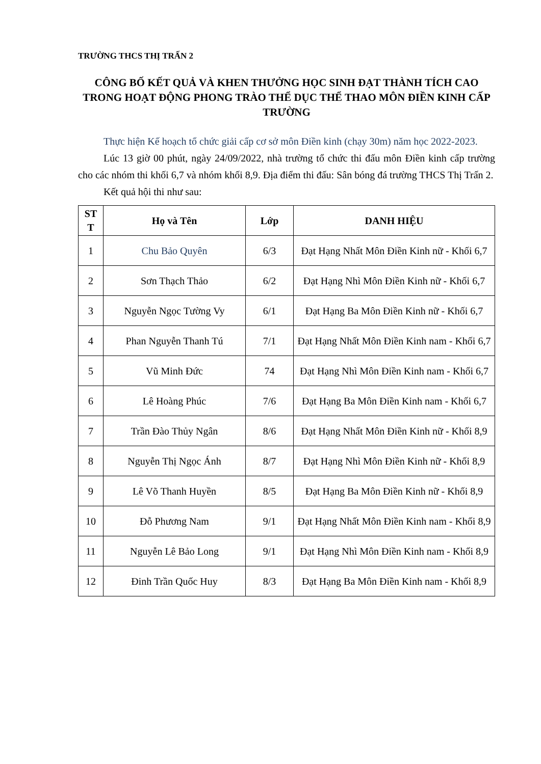TRƯỜNG THCS THỊ TRẤN 2
CÔNG BỐ KẾT QUẢ VÀ KHEN THƯỞNG HỌC SINH ĐẠT THÀNH TÍCH CAO TRONG HOẠT ĐỘNG PHONG TRÀO THỂ DỤC THỂ THAO MÔN ĐIỀN KINH CẤP TRƯỜNG
Thực hiện Kế hoạch tổ chức giải cấp cơ sở môn Điền kinh (chạy 30m) năm học 2022-2023.
Lúc 13 giờ 00 phút, ngày 24/09/2022, nhà trường tổ chức thi đấu môn Điền kinh cấp trường cho các nhóm thi khối 6,7 và nhóm khối 8,9. Địa điểm thi đấu: Sân bóng đá trường THCS Thị Trấn 2.
Kết quả hội thi như sau:
| ST T | Họ và Tên | Lớp | DANH HIỆU |
| --- | --- | --- | --- |
| 1 | Chu Bảo Quyên | 6/3 | Đạt Hạng Nhất Môn Điền Kinh nữ - Khối 6,7 |
| 2 | Sơn Thạch Thảo | 6/2 | Đạt Hạng Nhì Môn Điền Kinh nữ - Khối 6,7 |
| 3 | Nguyễn Ngọc Tường Vy | 6/1 | Đạt Hạng Ba Môn Điền Kinh nữ - Khối 6,7 |
| 4 | Phan Nguyễn Thanh Tú | 7/1 | Đạt Hạng Nhất Môn Điền Kinh nam - Khối 6,7 |
| 5 | Vũ Minh Đức | 74 | Đạt Hạng Nhì Môn Điền Kinh nam - Khối 6,7 |
| 6 | Lê Hoàng Phúc | 7/6 | Đạt Hạng Ba Môn Điền Kinh nam - Khối 6,7 |
| 7 | Trần Đào Thủy Ngân | 8/6 | Đạt Hạng Nhất Môn Điền Kinh nữ - Khối 8,9 |
| 8 | Nguyễn Thị Ngọc Ánh | 8/7 | Đạt Hạng Nhì Môn Điền Kinh nữ - Khối 8,9 |
| 9 | Lê Võ Thanh Huyền | 8/5 | Đạt Hạng Ba Môn Điền Kinh nữ - Khối 8,9 |
| 10 | Đỗ Phương Nam | 9/1 | Đạt Hạng Nhất Môn Điền Kinh nam - Khối 8,9 |
| 11 | Nguyễn Lê Bảo Long | 9/1 | Đạt Hạng Nhì Môn Điền Kinh nam - Khối 8,9 |
| 12 | Đinh Trần Quốc Huy | 8/3 | Đạt Hạng Ba Môn Điền Kinh nam - Khối 8,9 |